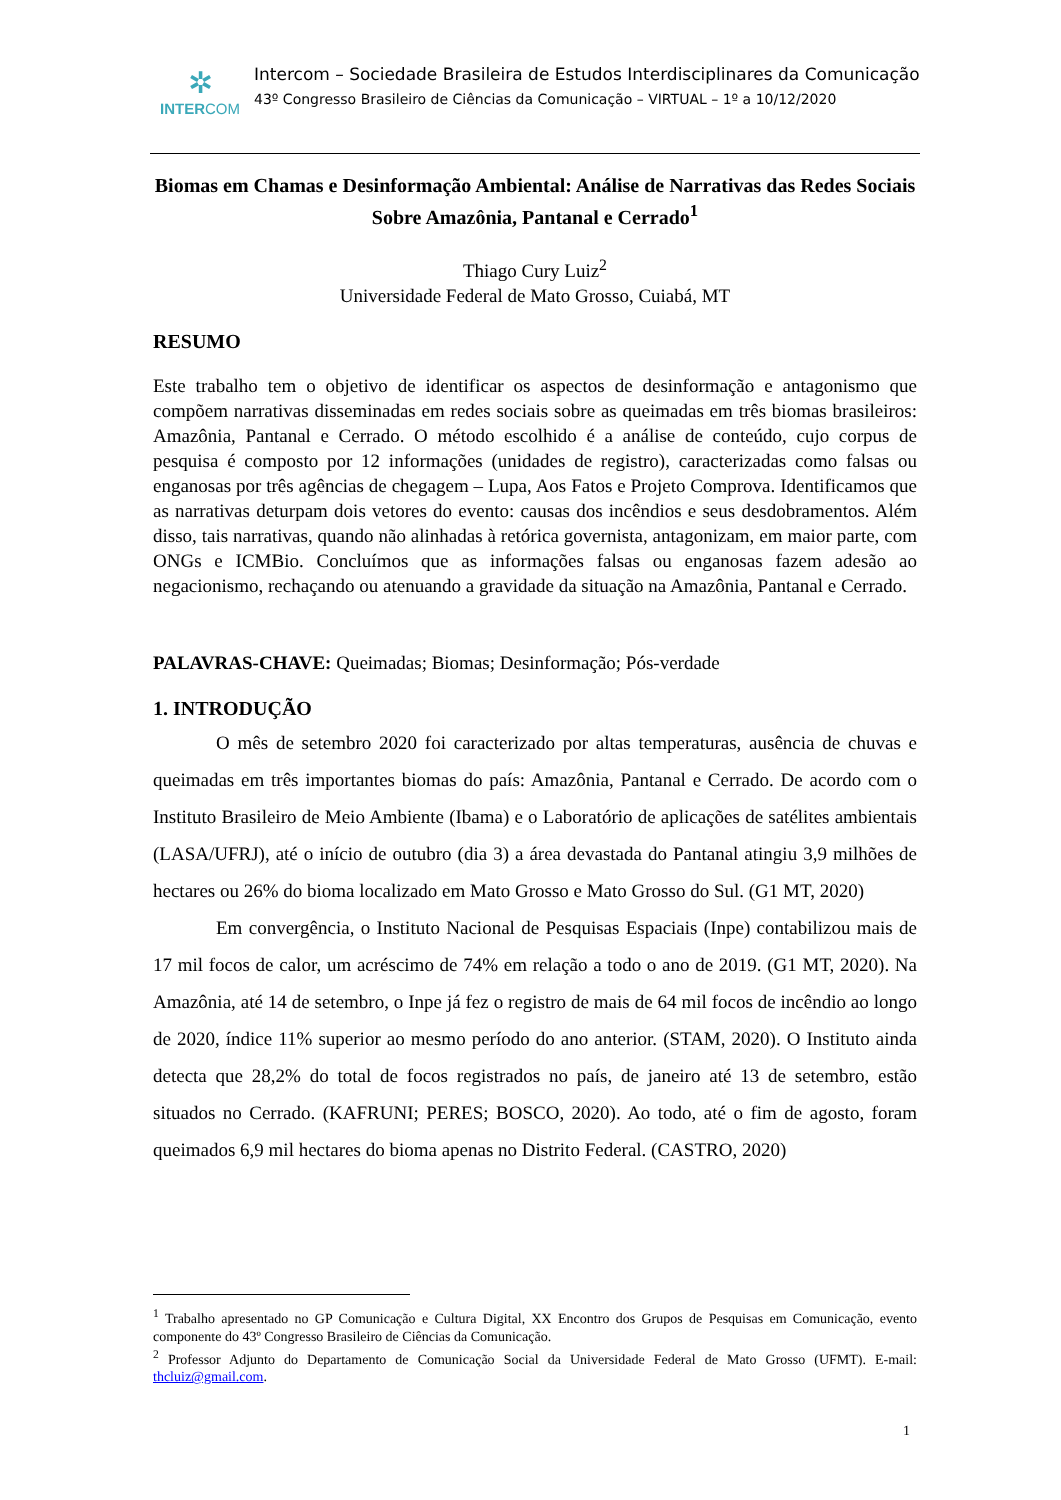✲
INTERCOM
Intercom – Sociedade Brasileira de Estudos Interdisciplinares da Comunicação
43º Congresso Brasileiro de Ciências da Comunicação – VIRTUAL – 1º a 10/12/2020
Biomas em Chamas e Desinformação Ambiental: Análise de Narrativas das Redes Sociais Sobre Amazônia, Pantanal e Cerrado<sup>1</sup>
Thiago Cury Luiz<sup>2</sup>
Universidade Federal de Mato Grosso, Cuiabá, MT
RESUMO
Este trabalho tem o objetivo de identificar os aspectos de desinformação e antagonismo que compõem narrativas disseminadas em redes sociais sobre as queimadas em três biomas brasileiros: Amazônia, Pantanal e Cerrado. O método escolhido é a análise de conteúdo, cujo corpus de pesquisa é composto por 12 informações (unidades de registro), caracterizadas como falsas ou enganosas por três agências de chegagem – Lupa, Aos Fatos e Projeto Comprova. Identificamos que as narrativas deturpam dois vetores do evento: causas dos incêndios e seus desdobramentos. Além disso, tais narrativas, quando não alinhadas à retórica governista, antagonizam, em maior parte, com ONGs e ICMBio. Concluímos que as informações falsas ou enganosas fazem adesão ao negacionismo, rechaçando ou atenuando a gravidade da situação na Amazônia, Pantanal e Cerrado.
PALAVRAS-CHAVE: Queimadas; Biomas; Desinformação; Pós-verdade
1. INTRODUÇÃO
O mês de setembro 2020 foi caracterizado por altas temperaturas, ausência de chuvas e queimadas em três importantes biomas do país: Amazônia, Pantanal e Cerrado. De acordo com o Instituto Brasileiro de Meio Ambiente (Ibama) e o Laboratório de aplicações de satélites ambientais (LASA/UFRJ), até o início de outubro (dia 3) a área devastada do Pantanal atingiu 3,9 milhões de hectares ou 26% do bioma localizado em Mato Grosso e Mato Grosso do Sul. (G1 MT, 2020)
Em convergência, o Instituto Nacional de Pesquisas Espaciais (Inpe) contabilizou mais de 17 mil focos de calor, um acréscimo de 74% em relação a todo o ano de 2019. (G1 MT, 2020). Na Amazônia, até 14 de setembro, o Inpe já fez o registro de mais de 64 mil focos de incêndio ao longo de 2020, índice 11% superior ao mesmo período do ano anterior. (STAM, 2020). O Instituto ainda detecta que 28,2% do total de focos registrados no país, de janeiro até 13 de setembro, estão situados no Cerrado. (KAFRUNI; PERES; BOSCO, 2020). Ao todo, até o fim de agosto, foram queimados 6,9 mil hectares do bioma apenas no Distrito Federal. (CASTRO, 2020)
<sup>1</sup> Trabalho apresentado no GP Comunicação e Cultura Digital, XX Encontro dos Grupos de Pesquisas em Comunicação, evento componente do 43º Congresso Brasileiro de Ciências da Comunicação.
<sup>2</sup> Professor Adjunto do Departamento de Comunicação Social da Universidade Federal de Mato Grosso (UFMT). E-mail: thcluiz@gmail.com.
1